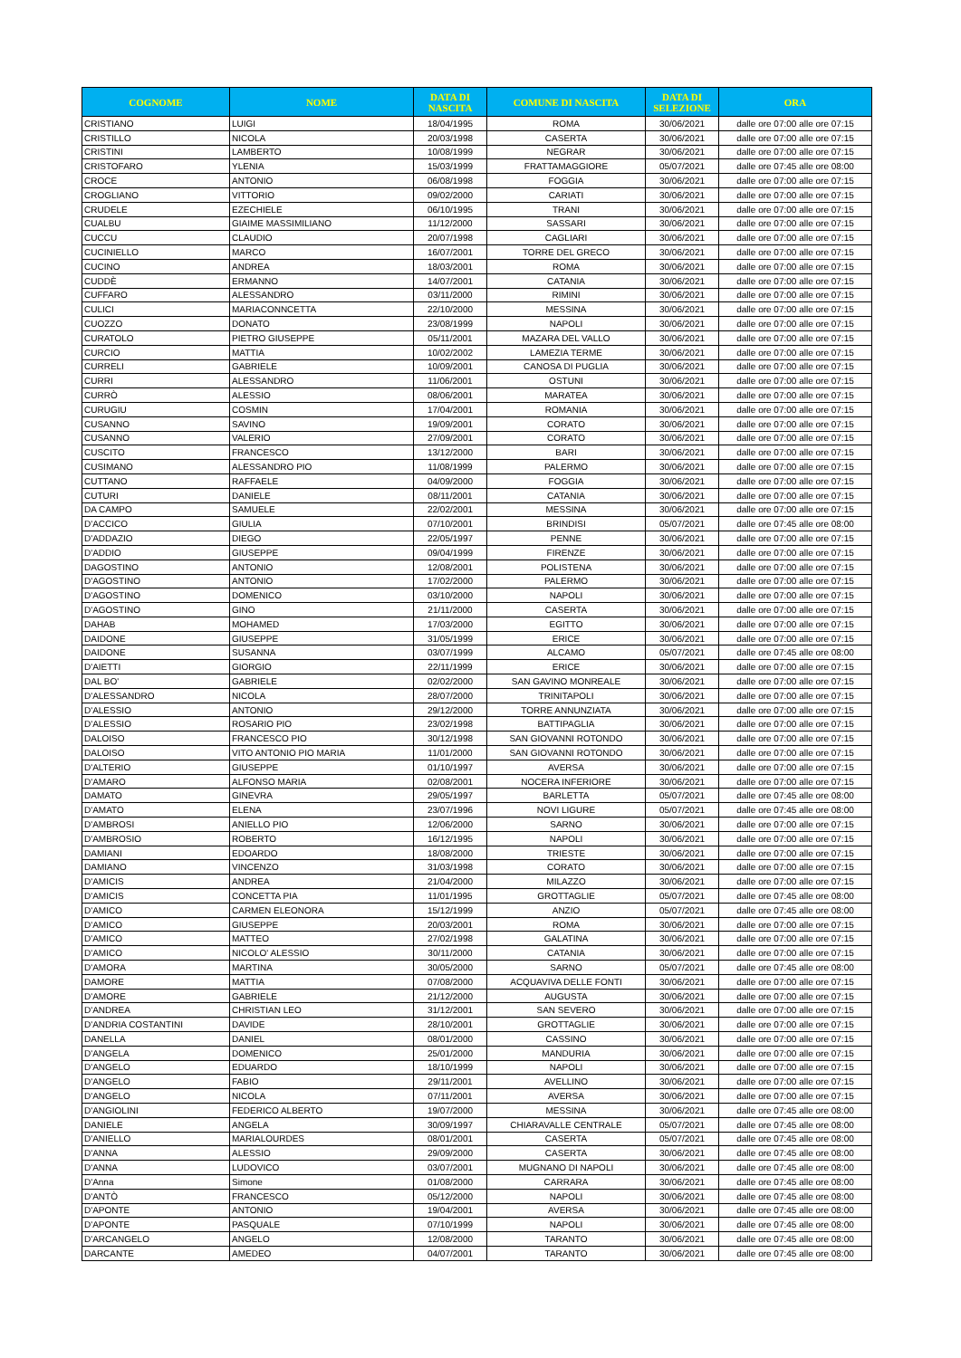| COGNOME | NOME | DATA DI NASCITA | COMUNE DI NASCITA | DATA DI SELEZIONE | ORA |
| --- | --- | --- | --- | --- | --- |
| CRISTIANO | LUIGI | 18/04/1995 | ROMA | 30/06/2021 | dalle ore 07:00 alle ore 07:15 |
| CRISTILLO | NICOLA | 20/03/1998 | CASERTA | 30/06/2021 | dalle ore 07:00 alle ore 07:15 |
| CRISTINI | LAMBERTO | 10/08/1999 | NEGRAR | 30/06/2021 | dalle ore 07:00 alle ore 07:15 |
| CRISTOFARO | YLENIA | 15/03/1999 | FRATTAMAGGIORE | 05/07/2021 | dalle ore 07:45 alle ore 08:00 |
| CROCE | ANTONIO | 06/08/1998 | FOGGIA | 30/06/2021 | dalle ore 07:00 alle ore 07:15 |
| CROGLIANO | VITTORIO | 09/02/2000 | CARIATI | 30/06/2021 | dalle ore 07:00 alle ore 07:15 |
| CRUDELE | EZECHIELE | 06/10/1995 | TRANI | 30/06/2021 | dalle ore 07:00 alle ore 07:15 |
| CUALBU | GIAIME MASSIMILIANO | 11/12/2000 | SASSARI | 30/06/2021 | dalle ore 07:00 alle ore 07:15 |
| CUCCU | CLAUDIO | 20/07/1998 | CAGLIARI | 30/06/2021 | dalle ore 07:00 alle ore 07:15 |
| CUCINIELLO | MARCO | 16/07/2001 | TORRE DEL GRECO | 30/06/2021 | dalle ore 07:00 alle ore 07:15 |
| CUCINO | ANDREA | 18/03/2001 | ROMA | 30/06/2021 | dalle ore 07:00 alle ore 07:15 |
| CUDDÈ | ERMANNO | 14/07/2001 | CATANIA | 30/06/2021 | dalle ore 07:00 alle ore 07:15 |
| CUFFARO | ALESSANDRO | 03/11/2000 | RIMINI | 30/06/2021 | dalle ore 07:00 alle ore 07:15 |
| CULICI | MARIACONNCETTA | 22/10/2000 | MESSINA | 30/06/2021 | dalle ore 07:00 alle ore 07:15 |
| CUOZZO | DONATO | 23/08/1999 | NAPOLI | 30/06/2021 | dalle ore 07:00 alle ore 07:15 |
| CURATOLO | PIETRO GIUSEPPE | 05/11/2001 | MAZARA DEL VALLO | 30/06/2021 | dalle ore 07:00 alle ore 07:15 |
| CURCIO | MATTIA | 10/02/2002 | LAMEZIA TERME | 30/06/2021 | dalle ore 07:00 alle ore 07:15 |
| CURRELI | GABRIELE | 10/09/2001 | CANOSA DI PUGLIA | 30/06/2021 | dalle ore 07:00 alle ore 07:15 |
| CURRI | ALESSANDRO | 11/06/2001 | OSTUNI | 30/06/2021 | dalle ore 07:00 alle ore 07:15 |
| CURRÒ | ALESSIO | 08/06/2001 | MARATEA | 30/06/2021 | dalle ore 07:00 alle ore 07:15 |
| CURUGIU | COSMIN | 17/04/2001 | ROMANIA | 30/06/2021 | dalle ore 07:00 alle ore 07:15 |
| CUSANNO | SAVINO | 19/09/2001 | CORATO | 30/06/2021 | dalle ore 07:00 alle ore 07:15 |
| CUSANNO | VALERIO | 27/09/2001 | CORATO | 30/06/2021 | dalle ore 07:00 alle ore 07:15 |
| CUSCITO | FRANCESCO | 13/12/2000 | BARI | 30/06/2021 | dalle ore 07:00 alle ore 07:15 |
| CUSIMANO | ALESSANDRO PIO | 11/08/1999 | PALERMO | 30/06/2021 | dalle ore 07:00 alle ore 07:15 |
| CUTTANO | RAFFAELE | 04/09/2000 | FOGGIA | 30/06/2021 | dalle ore 07:00 alle ore 07:15 |
| CUTURI | DANIELE | 08/11/2001 | CATANIA | 30/06/2021 | dalle ore 07:00 alle ore 07:15 |
| DA CAMPO | SAMUELE | 22/02/2001 | MESSINA | 30/06/2021 | dalle ore 07:00 alle ore 07:15 |
| D'ACCICO | GIULIA | 07/10/2001 | BRINDISI | 05/07/2021 | dalle ore 07:45 alle ore 08:00 |
| D'ADDAZIO | DIEGO | 22/05/1997 | PENNE | 30/06/2021 | dalle ore 07:00 alle ore 07:15 |
| D'ADDIO | GIUSEPPE | 09/04/1999 | FIRENZE | 30/06/2021 | dalle ore 07:00 alle ore 07:15 |
| DAGOSTINO | ANTONIO | 12/08/2001 | POLISTENA | 30/06/2021 | dalle ore 07:00 alle ore 07:15 |
| D'AGOSTINO | ANTONIO | 17/02/2000 | PALERMO | 30/06/2021 | dalle ore 07:00 alle ore 07:15 |
| D'AGOSTINO | DOMENICO | 03/10/2000 | NAPOLI | 30/06/2021 | dalle ore 07:00 alle ore 07:15 |
| D'AGOSTINO | GINO | 21/11/2000 | CASERTA | 30/06/2021 | dalle ore 07:00 alle ore 07:15 |
| DAHAB | MOHAMED | 17/03/2000 | EGITTO | 30/06/2021 | dalle ore 07:00 alle ore 07:15 |
| DAIDONE | GIUSEPPE | 31/05/1999 | ERICE | 30/06/2021 | dalle ore 07:00 alle ore 07:15 |
| DAIDONE | SUSANNA | 03/07/1999 | ALCAMO | 05/07/2021 | dalle ore 07:45 alle ore 08:00 |
| D'AIETTI | GIORGIO | 22/11/1999 | ERICE | 30/06/2021 | dalle ore 07:00 alle ore 07:15 |
| DAL BO' | GABRIELE | 02/02/2000 | SAN GAVINO MONREALE | 30/06/2021 | dalle ore 07:00 alle ore 07:15 |
| D'ALESSANDRO | NICOLA | 28/07/2000 | TRINITAPOLI | 30/06/2021 | dalle ore 07:00 alle ore 07:15 |
| D'ALESSIO | ANTONIO | 29/12/2000 | TORRE ANNUNZIATA | 30/06/2021 | dalle ore 07:00 alle ore 07:15 |
| D'ALESSIO | ROSARIO PIO | 23/02/1998 | BATTIPAGLIA | 30/06/2021 | dalle ore 07:00 alle ore 07:15 |
| DALOISO | FRANCESCO PIO | 30/12/1998 | SAN GIOVANNI ROTONDO | 30/06/2021 | dalle ore 07:00 alle ore 07:15 |
| DALOISO | VITO ANTONIO PIO MARIA | 11/01/2000 | SAN GIOVANNI ROTONDO | 30/06/2021 | dalle ore 07:00 alle ore 07:15 |
| D'ALTERIO | GIUSEPPE | 01/10/1997 | AVERSA | 30/06/2021 | dalle ore 07:00 alle ore 07:15 |
| D'AMARO | ALFONSO MARIA | 02/08/2001 | NOCERA INFERIORE | 30/06/2021 | dalle ore 07:00 alle ore 07:15 |
| DAMATO | GINEVRA | 29/05/1997 | BARLETTA | 05/07/2021 | dalle ore 07:45 alle ore 08:00 |
| D'AMATO | ELENA | 23/07/1996 | NOVI LIGURE | 05/07/2021 | dalle ore 07:45 alle ore 08:00 |
| D'AMBROSI | ANIELLO PIO | 12/06/2000 | SARNO | 30/06/2021 | dalle ore 07:00 alle ore 07:15 |
| D'AMBROSIO | ROBERTO | 16/12/1995 | NAPOLI | 30/06/2021 | dalle ore 07:00 alle ore 07:15 |
| DAMIANI | EDOARDO | 18/08/2000 | TRIESTE | 30/06/2021 | dalle ore 07:00 alle ore 07:15 |
| DAMIANO | VINCENZO | 31/03/1998 | CORATO | 30/06/2021 | dalle ore 07:00 alle ore 07:15 |
| D'AMICIS | ANDREA | 21/04/2000 | MILAZZO | 30/06/2021 | dalle ore 07:00 alle ore 07:15 |
| D'AMICIS | CONCETTA PIA | 11/01/1995 | GROTTAGLIE | 05/07/2021 | dalle ore 07:45 alle ore 08:00 |
| D'AMICO | CARMEN ELEONORA | 15/12/1999 | ANZIO | 05/07/2021 | dalle ore 07:45 alle ore 08:00 |
| D'AMICO | GIUSEPPE | 20/03/2001 | ROMA | 30/06/2021 | dalle ore 07:00 alle ore 07:15 |
| D'AMICO | MATTEO | 27/02/1998 | GALATINA | 30/06/2021 | dalle ore 07:00 alle ore 07:15 |
| D'AMICO | NICOLO' ALESSIO | 30/11/2000 | CATANIA | 30/06/2021 | dalle ore 07:00 alle ore 07:15 |
| D'AMORA | MARTINA | 30/05/2000 | SARNO | 05/07/2021 | dalle ore 07:45 alle ore 08:00 |
| DAMORE | MATTIA | 07/08/2000 | ACQUAVIVA DELLE FONTI | 30/06/2021 | dalle ore 07:00 alle ore 07:15 |
| D'AMORE | GABRIELE | 21/12/2000 | AUGUSTA | 30/06/2021 | dalle ore 07:00 alle ore 07:15 |
| D'ANDREA | CHRISTIAN LEO | 31/12/2001 | SAN SEVERO | 30/06/2021 | dalle ore 07:00 alle ore 07:15 |
| D'ANDRIA COSTANTINI | DAVIDE | 28/10/2001 | GROTTAGLIE | 30/06/2021 | dalle ore 07:00 alle ore 07:15 |
| DANELLA | DANIEL | 08/01/2000 | CASSINO | 30/06/2021 | dalle ore 07:00 alle ore 07:15 |
| D'ANGELA | DOMENICO | 25/01/2000 | MANDURIA | 30/06/2021 | dalle ore 07:00 alle ore 07:15 |
| D'ANGELO | EDUARDO | 18/10/1999 | NAPOLI | 30/06/2021 | dalle ore 07:00 alle ore 07:15 |
| D'ANGELO | FABIO | 29/11/2001 | AVELLINO | 30/06/2021 | dalle ore 07:00 alle ore 07:15 |
| D'ANGELO | NICOLA | 07/11/2001 | AVERSA | 30/06/2021 | dalle ore 07:00 alle ore 07:15 |
| D'ANGIOLINI | FEDERICO ALBERTO | 19/07/2000 | MESSINA | 30/06/2021 | dalle ore 07:45 alle ore 08:00 |
| DANIELE | ANGELA | 30/09/1997 | CHIARAVALLE CENTRALE | 05/07/2021 | dalle ore 07:45 alle ore 08:00 |
| D'ANIELLO | MARIALOURDES | 08/01/2001 | CASERTA | 05/07/2021 | dalle ore 07:45 alle ore 08:00 |
| D'ANNA | ALESSIO | 29/09/2000 | CASERTA | 30/06/2021 | dalle ore 07:45 alle ore 08:00 |
| D'ANNA | LUDOVICO | 03/07/2001 | MUGNANO DI NAPOLI | 30/06/2021 | dalle ore 07:45 alle ore 08:00 |
| D'Anna | Simone | 01/08/2000 | CARRARA | 30/06/2021 | dalle ore 07:45 alle ore 08:00 |
| D'ANTÒ | FRANCESCO | 05/12/2000 | NAPOLI | 30/06/2021 | dalle ore 07:45 alle ore 08:00 |
| D'APONTE | ANTONIO | 19/04/2001 | AVERSA | 30/06/2021 | dalle ore 07:45 alle ore 08:00 |
| D'APONTE | PASQUALE | 07/10/1999 | NAPOLI | 30/06/2021 | dalle ore 07:45 alle ore 08:00 |
| D'ARCANGELO | ANGELO | 12/08/2000 | TARANTO | 30/06/2021 | dalle ore 07:45 alle ore 08:00 |
| DARCANTE | AMEDEO | 04/07/2001 | TARANTO | 30/06/2021 | dalle ore 07:45 alle ore 08:00 |